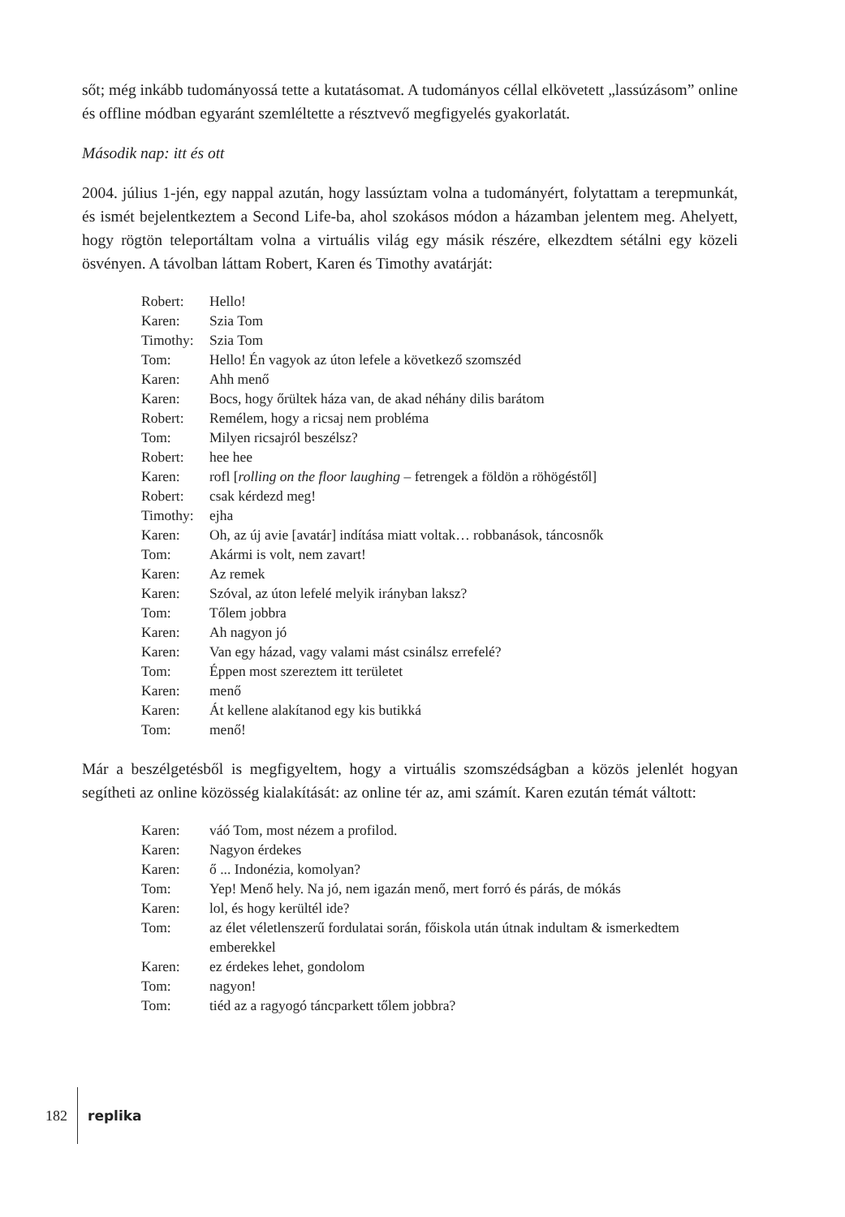sőt; még inkább tudományossá tette a kutatásomat. A tudományos céllal elkövetett „lassúzásom” online és offline módban egyaránt szemléltette a résztvevő megfigyelés gyakorlatát.
Második nap: itt és ott
2004. július 1-jén, egy nappal azután, hogy lassúztam volna a tudományért, folytattam a terepmunkát, és ismét bejelentkeztem a Second Life-ba, ahol szokásos módon a házamban jelentem meg. Ahelyett, hogy rögtön teleportáltam volna a virtuális világ egy másik részére, elkezdtem sétálni egy közeli ösvényen. A távolban láttam Robert, Karen és Timothy avatárját:
| Robert: | Hello! |
| Karen: | Szia Tom |
| Timothy: | Szia Tom |
| Tom: | Hello! Én vagyok az úton lefele a következő szomszéd |
| Karen: | Ahh menő |
| Karen: | Bocs, hogy őrültek háza van, de akad néhány dilis barátom |
| Robert: | Remélem, hogy a ricsaj nem probléma |
| Tom: | Milyen ricsajról beszélsz? |
| Robert: | hee hee |
| Karen: | rofl [ rolling on the floor laughing – fetrengek a földön a röhögéstől] |
| Robert: | csak kérdezd meg! |
| Timothy: | ejha |
| Karen: | Oh, az új avie [avatár] indítása miatt voltak… robbanások, táncosnők |
| Tom: | Akármi is volt, nem zavart! |
| Karen: | Az remek |
| Karen: | Szóval, az úton lefelé melyik irányban laksz? |
| Tom: | Tőlem jobbra |
| Karen: | Ah nagyon jó |
| Karen: | Van egy házad, vagy valami mást csinálsz errefelé? |
| Tom: | Éppen most szereztem itt területet |
| Karen: | menő |
| Karen: | Át kellene alakítanod egy kis butikká |
| Tom: | menő! |
Már a beszélgetésből is megfigyeltem, hogy a virtuális szomszédságban a közös jelenlét hogyan segítheti az online közösség kialakítását: az online tér az, ami számít. Karen ezután témát váltott:
| Karen: | váó Tom, most nézem a profilod. |
| Karen: | Nagyon érdekes |
| Karen: | ő ... Indonézia, komolyan? |
| Tom: | Yep! Menő hely. Na jó, nem igazán menő, mert forró és párás, de mókás |
| Karen: | lol, és hogy kerültél ide? |
| Tom: | az élet véletlenszerű fordulatai során, főiskola után útnak indultam & ismerkedtem emberekkel |
| Karen: | ez érdekes lehet, gondolom |
| Tom: | nagyon! |
| Tom: | tiéd az a ragyogó táncparkett tőlem jobbra? |
182 replika